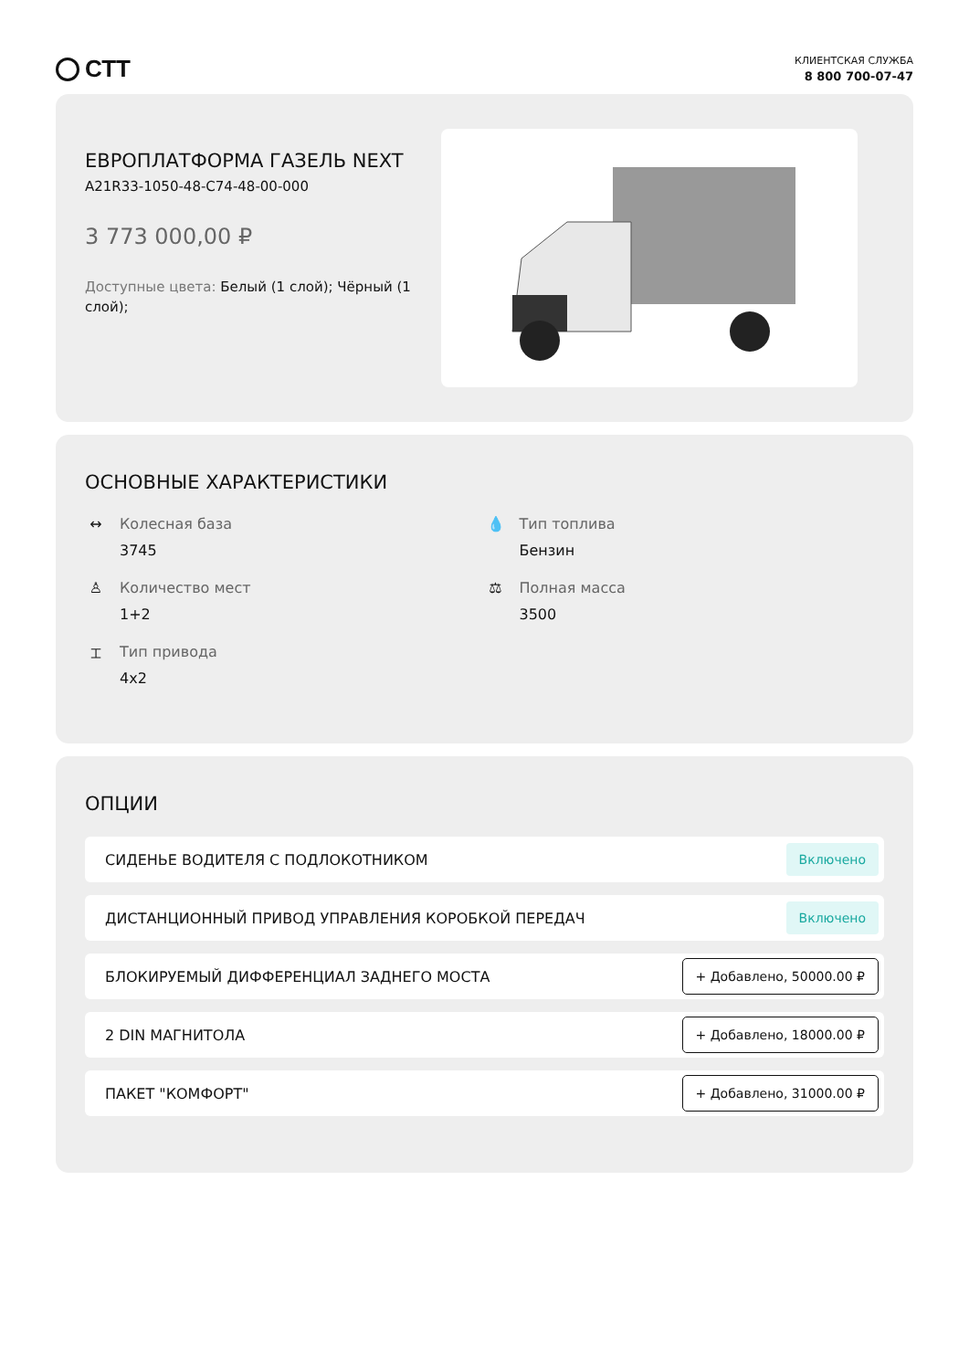СТТ
КЛИЕНТСКАЯ СЛУЖБА
8 800 700-07-47
ЕВРОПЛАТФОРМА ГАЗЕЛЬ NEXT
A21R33-1050-48-C74-48-00-000
3 773 000,00 ₽
Доступные цвета: Белый (1 слой); Чёрный (1 слой);
ОСНОВНЫЕ ХАРАКТЕРИСТИКИ
↔ Колесная база
3745
💧 Тип топлива
Бензин
♙ Количество мест
1+2
⚖ Полная масса
3500
⌶ Тип привода
4x2
ОПЦИИ
СИДЕНЬЕ ВОДИТЕЛЯ С ПОДЛОКОТНИКОМ Включено
ДИСТАНЦИОННЫЙ ПРИВОД УПРАВЛЕНИЯ КОРОБКОЙ ПЕРЕДАЧ Включено
БЛОКИРУЕМЫЙ ДИФФЕРЕНЦИАЛ ЗАДНЕГО МОСТА + Добавлено, 50000.00 ₽
2 DIN МАГНИТОЛА + Добавлено, 18000.00 ₽
ПАКЕТ "КОМФОРТ" + Добавлено, 31000.00 ₽